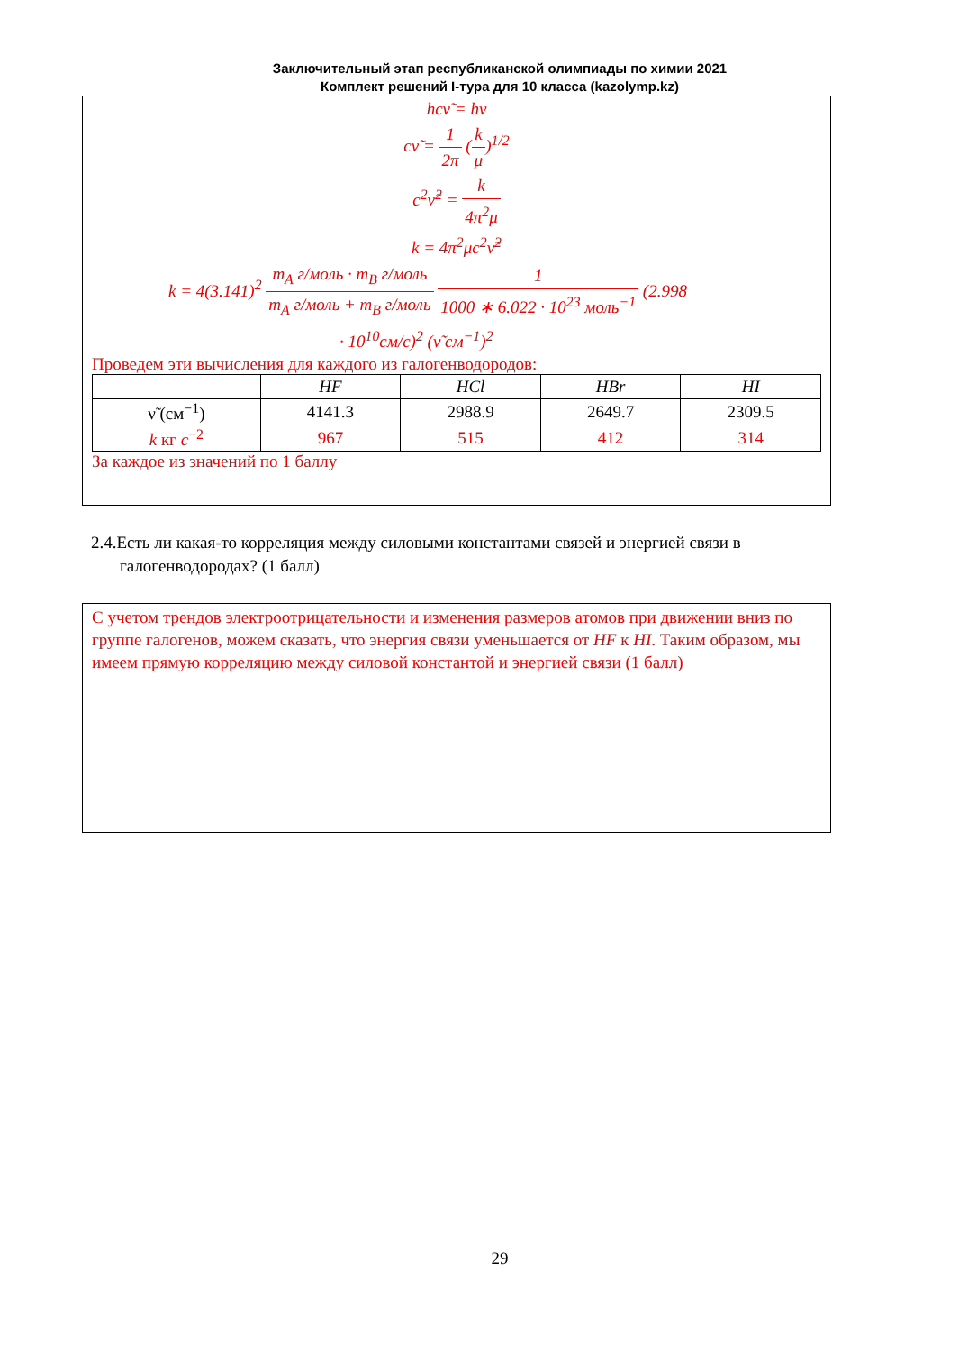Заключительный этап республиканской олимпиады по химии 2021
Комплект решений I-тура для 10 класса (kazolymp.kz)
hcν̃ = hν
cν̃ = 1 2π (k μ)<sup>1/2</sup>
c<sup>2</sup>ν̃<sup>2</sup> = k 4π<sup>2</sup>μ
k = 4π<sup>2</sup>μc<sup>2</sup>ν̃<sup>2</sup>
k = 4(3.141)<sup>2</sup> m<sub>A</sub> г/моль · m<sub>B</sub> г/моль m<sub>A</sub> г/моль + m<sub>B</sub> г/моль 1 1000 ∗ 6.022 · 10<sup>23</sup> моль<sup>−1</sup> (2.998
· 10<sup>10</sup>см/с)<sup>2</sup> (ν̃ см<sup>−1</sup>)<sup>2</sup>
Проведем эти вычисления для каждого из галогенводородов:
| | HF | HCl | HBr | HI |
| --- | --- | --- | --- | --- |
| ν̃ (см<sup>−1</sup>) | 4141.3 | 2988.9 | 2649.7 | 2309.5 |
| k кг c<sup>−2</sup> | 967 | 515 | 412 | 314 |
За каждое из значений по 1 баллу
2.4.Есть ли какая-то корреляция между силовыми константами связей и энергией связи в галогенводородах? (1 балл)
С учетом трендов электроотрицательности и изменения размеров атомов при движении вниз по группе галогенов, можем сказать, что энергия связи уменьшается от HF к HI. Таким образом, мы имеем прямую корреляцию между силовой константой и энергией связи (1 балл)
29